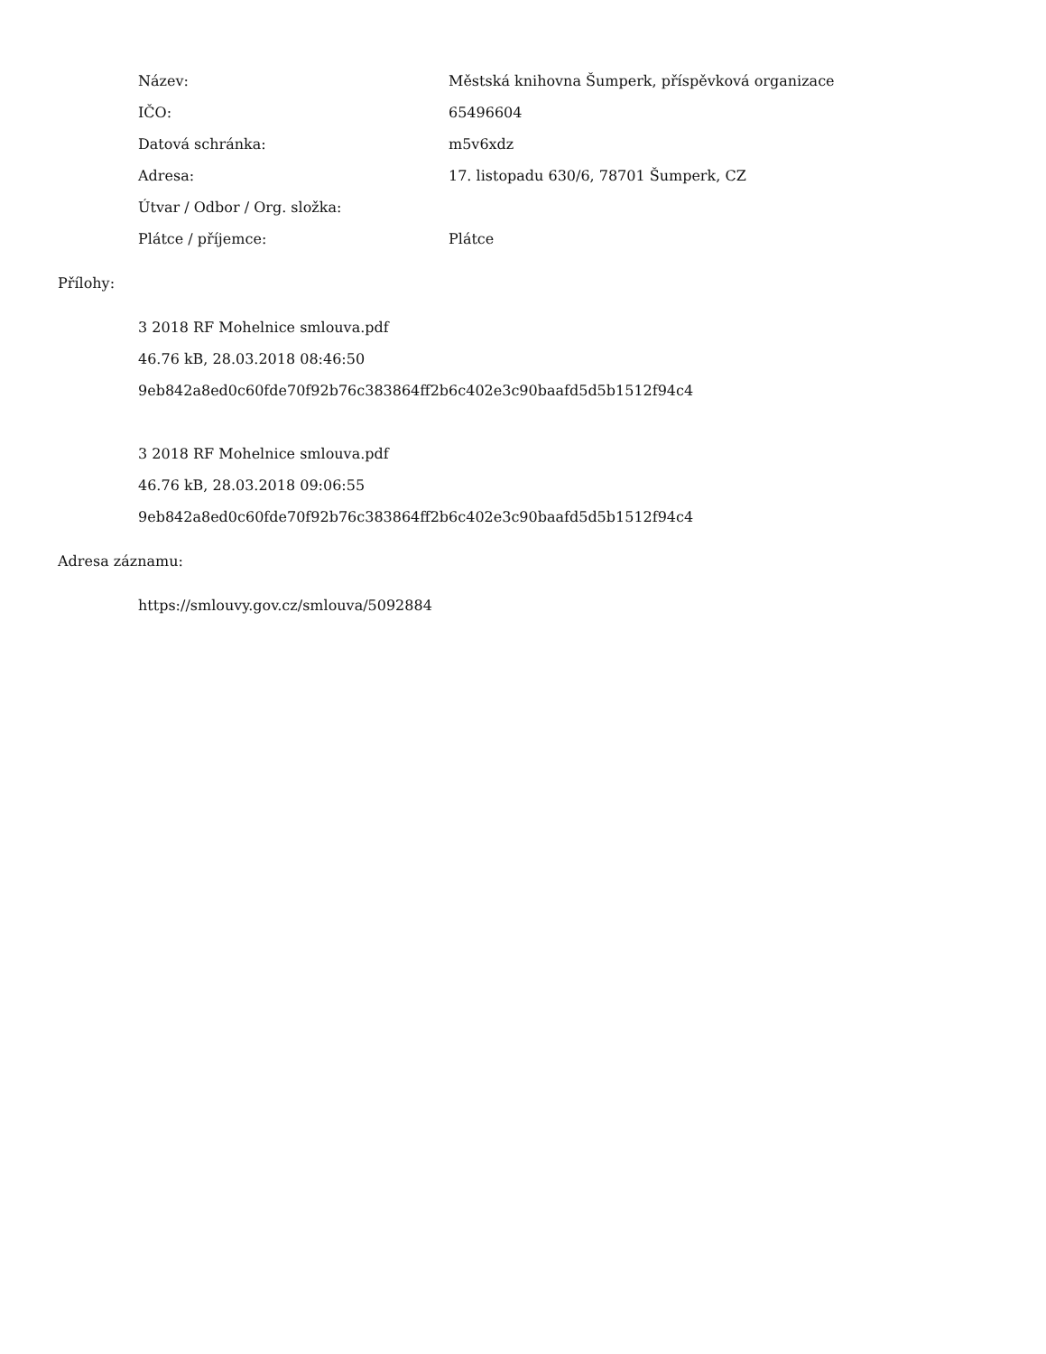| Název: | Městská knihovna Šumperk, příspěvková organizace |
| IČO: | 65496604 |
| Datová schránka: | m5v6xdz |
| Adresa: | 17. listopadu 630/6, 78701 Šumperk, CZ |
| Útvar / Odbor / Org. složka: | |
| Plátce / příjemce: | Plátce |
Přílohy:
3 2018 RF Mohelnice smlouva.pdf
46.76 kB, 28.03.2018 08:46:50
9eb842a8ed0c60fde70f92b76c383864ff2b6c402e3c90baafd5d5b1512f94c4
3 2018 RF Mohelnice smlouva.pdf
46.76 kB, 28.03.2018 09:06:55
9eb842a8ed0c60fde70f92b76c383864ff2b6c402e3c90baafd5d5b1512f94c4
Adresa záznamu:
https://smlouvy.gov.cz/smlouva/5092884